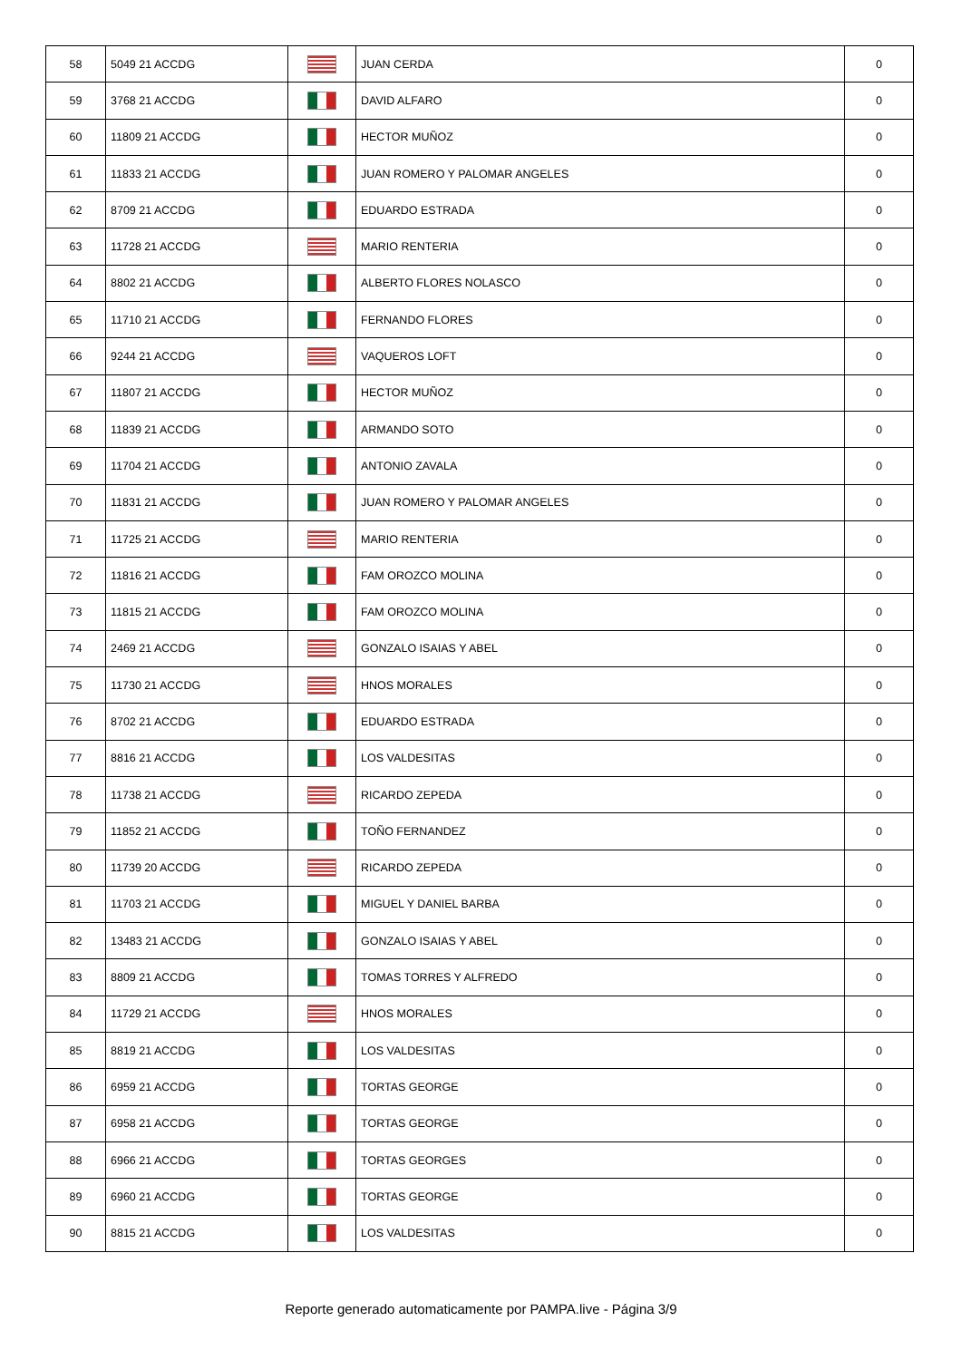| 58 | 5049 21 ACCDG | | JUAN CERDA | 0 |
| 59 | 3768 21 ACCDG | | DAVID ALFARO | 0 |
| 60 | 11809 21 ACCDG | | HECTOR MUÑOZ | 0 |
| 61 | 11833 21 ACCDG | | JUAN ROMERO Y PALOMAR ANGELES | 0 |
| 62 | 8709 21 ACCDG | | EDUARDO ESTRADA | 0 |
| 63 | 11728 21 ACCDG | | MARIO RENTERIA | 0 |
| 64 | 8802 21 ACCDG | | ALBERTO FLORES NOLASCO | 0 |
| 65 | 11710 21 ACCDG | | FERNANDO FLORES | 0 |
| 66 | 9244 21 ACCDG | | VAQUEROS LOFT | 0 |
| 67 | 11807 21 ACCDG | | HECTOR MUÑOZ | 0 |
| 68 | 11839 21 ACCDG | | ARMANDO SOTO | 0 |
| 69 | 11704 21 ACCDG | | ANTONIO ZAVALA | 0 |
| 70 | 11831 21 ACCDG | | JUAN ROMERO Y PALOMAR ANGELES | 0 |
| 71 | 11725 21 ACCDG | | MARIO RENTERIA | 0 |
| 72 | 11816 21 ACCDG | | FAM OROZCO MOLINA | 0 |
| 73 | 11815 21 ACCDG | | FAM OROZCO MOLINA | 0 |
| 74 | 2469 21 ACCDG | | GONZALO ISAIAS Y ABEL | 0 |
| 75 | 11730 21 ACCDG | | HNOS MORALES | 0 |
| 76 | 8702 21 ACCDG | | EDUARDO ESTRADA | 0 |
| 77 | 8816 21 ACCDG | | LOS VALDESITAS | 0 |
| 78 | 11738 21 ACCDG | | RICARDO ZEPEDA | 0 |
| 79 | 11852 21 ACCDG | | TOÑO FERNANDEZ | 0 |
| 80 | 11739 20 ACCDG | | RICARDO ZEPEDA | 0 |
| 81 | 11703 21 ACCDG | | MIGUEL Y DANIEL BARBA | 0 |
| 82 | 13483 21 ACCDG | | GONZALO ISAIAS Y ABEL | 0 |
| 83 | 8809 21 ACCDG | | TOMAS TORRES Y ALFREDO | 0 |
| 84 | 11729 21 ACCDG | | HNOS MORALES | 0 |
| 85 | 8819 21 ACCDG | | LOS VALDESITAS | 0 |
| 86 | 6959 21 ACCDG | | TORTAS GEORGE | 0 |
| 87 | 6958 21 ACCDG | | TORTAS GEORGE | 0 |
| 88 | 6966 21 ACCDG | | TORTAS GEORGES | 0 |
| 89 | 6960 21 ACCDG | | TORTAS GEORGE | 0 |
| 90 | 8815 21 ACCDG | | LOS VALDESITAS | 0 |
Reporte generado automaticamente por PAMPA.live - Página 3/9